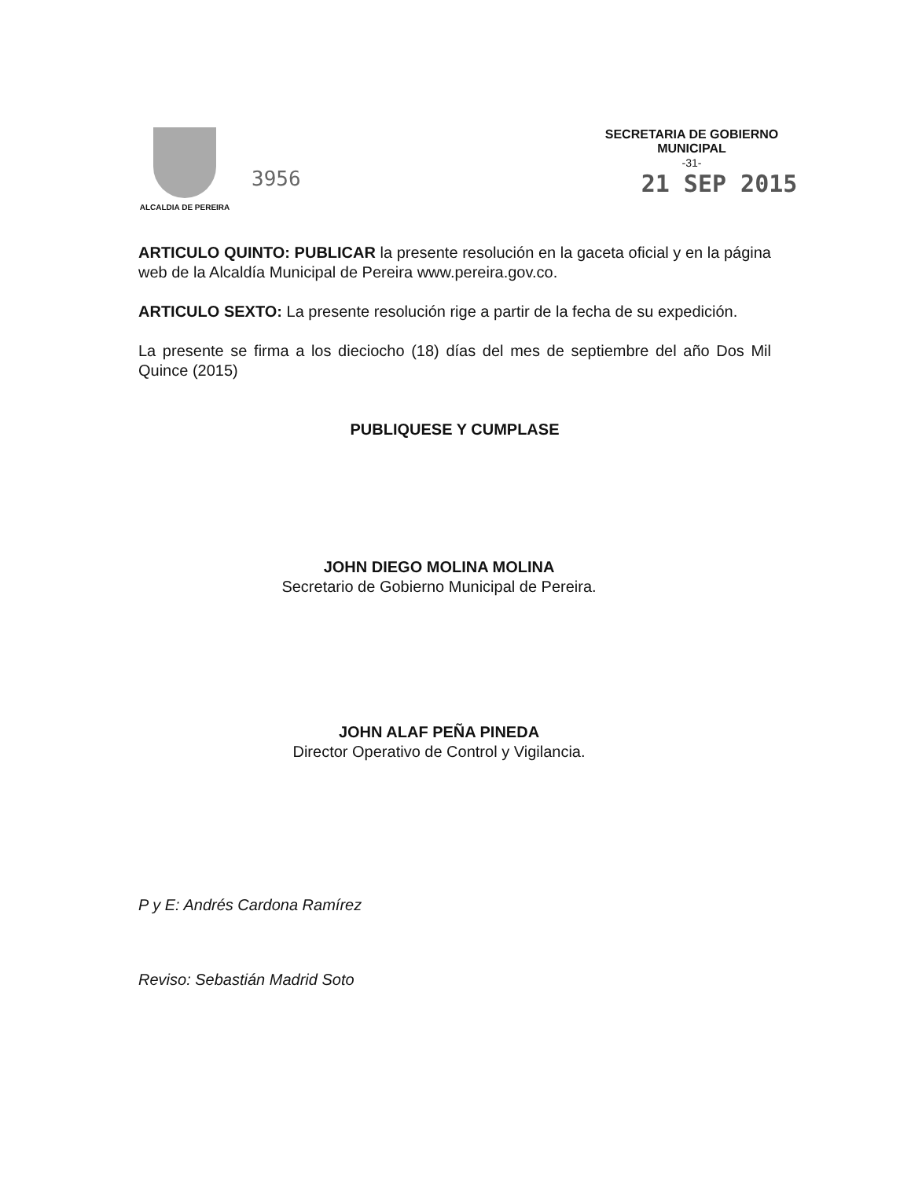ALCALDIA DE PEREIRA
3956
SECRETARIA DE GOBIERNO
MUNICIPAL
-31-
21 SEP 2015
ARTICULO QUINTO: PUBLICAR la presente resolución en la gaceta oficial y en la página web de la Alcaldía Municipal de Pereira www.pereira.gov.co.
ARTICULO SEXTO: La presente resolución rige a partir de la fecha de su expedición.
La presente se firma a los dieciocho (18) días del mes de septiembre del año Dos Mil Quince (2015)
PUBLIQUESE Y CUMPLASE
JOHN DIEGO MOLINA MOLINA
Secretario de Gobierno Municipal de Pereira.
JOHN ALAF PEÑA PINEDA
Director Operativo de Control y Vigilancia.
P y E: Andrés Cardona Ramírez
Reviso: Sebastián Madrid Soto